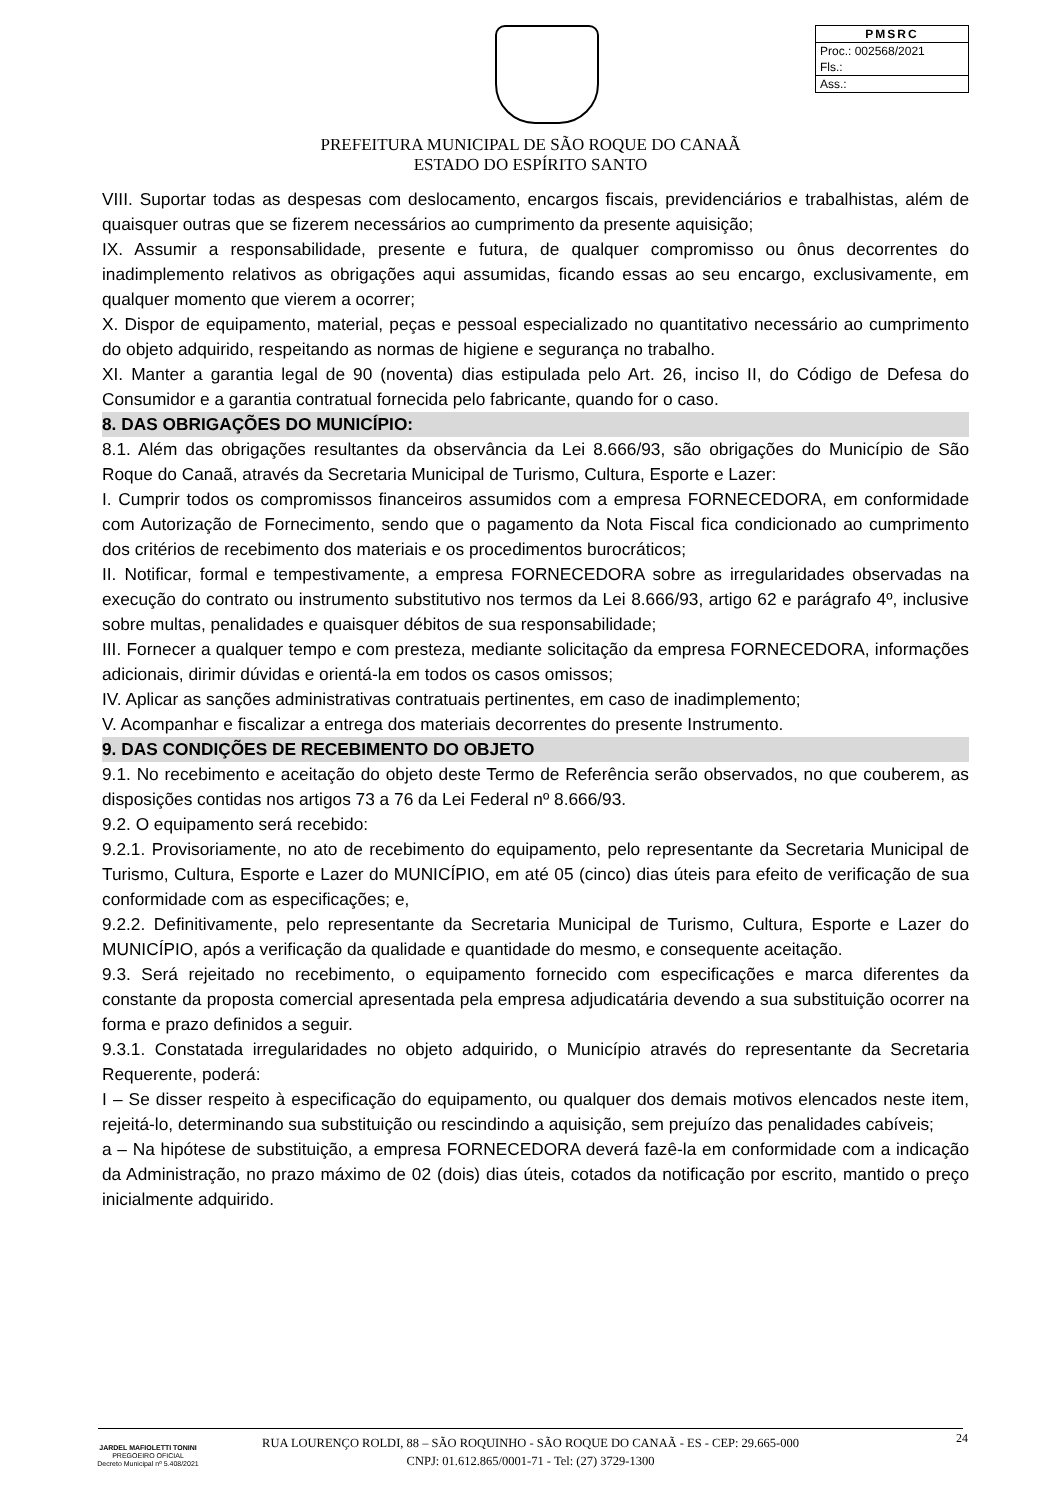PMSRC
Proc.: 002568/2021
Fls.:
Ass.:
PREFEITURA MUNICIPAL DE SÃO ROQUE DO CANAÃ
ESTADO DO ESPÍRITO SANTO
VIII. Suportar todas as despesas com deslocamento, encargos fiscais, previdenciários e trabalhistas, além de quaisquer outras que se fizerem necessários ao cumprimento da presente aquisição;
IX. Assumir a responsabilidade, presente e futura, de qualquer compromisso ou ônus decorrentes do inadimplemento relativos as obrigações aqui assumidas, ficando essas ao seu encargo, exclusivamente, em qualquer momento que vierem a ocorrer;
X. Dispor de equipamento, material, peças e pessoal especializado no quantitativo necessário ao cumprimento do objeto adquirido, respeitando as normas de higiene e segurança no trabalho.
XI. Manter a garantia legal de 90 (noventa) dias estipulada pelo Art. 26, inciso II, do Código de Defesa do Consumidor e a garantia contratual fornecida pelo fabricante, quando for o caso.
8. DAS OBRIGAÇÕES DO MUNICÍPIO:
8.1. Além das obrigações resultantes da observância da Lei 8.666/93, são obrigações do Município de São Roque do Canaã, através da Secretaria Municipal de Turismo, Cultura, Esporte e Lazer:
I. Cumprir todos os compromissos financeiros assumidos com a empresa FORNECEDORA, em conformidade com Autorização de Fornecimento, sendo que o pagamento da Nota Fiscal fica condicionado ao cumprimento dos critérios de recebimento dos materiais e os procedimentos burocráticos;
II. Notificar, formal e tempestivamente, a empresa FORNECEDORA sobre as irregularidades observadas na execução do contrato ou instrumento substitutivo nos termos da Lei 8.666/93, artigo 62 e parágrafo 4º, inclusive sobre multas, penalidades e quaisquer débitos de sua responsabilidade;
III. Fornecer a qualquer tempo e com presteza, mediante solicitação da empresa FORNECEDORA, informações adicionais, dirimir dúvidas e orientá-la em todos os casos omissos;
IV. Aplicar as sanções administrativas contratuais pertinentes, em caso de inadimplemento;
V. Acompanhar e fiscalizar a entrega dos materiais decorrentes do presente Instrumento.
9. DAS CONDIÇÕES DE RECEBIMENTO DO OBJETO
9.1. No recebimento e aceitação do objeto deste Termo de Referência serão observados, no que couberem, as disposições contidas nos artigos 73 a 76 da Lei Federal nº 8.666/93.
9.2. O equipamento será recebido:
9.2.1. Provisoriamente, no ato de recebimento do equipamento, pelo representante da Secretaria Municipal de Turismo, Cultura, Esporte e Lazer do MUNICÍPIO, em até 05 (cinco) dias úteis para efeito de verificação de sua conformidade com as especificações; e,
9.2.2. Definitivamente, pelo representante da Secretaria Municipal de Turismo, Cultura, Esporte e Lazer do MUNICÍPIO, após a verificação da qualidade e quantidade do mesmo, e consequente aceitação.
9.3. Será rejeitado no recebimento, o equipamento fornecido com especificações e marca diferentes da constante da proposta comercial apresentada pela empresa adjudicatária devendo a sua substituição ocorrer na forma e prazo definidos a seguir.
9.3.1. Constatada irregularidades no objeto adquirido, o Município através do representante da Secretaria Requerente, poderá:
I – Se disser respeito à especificação do equipamento, ou qualquer dos demais motivos elencados neste item, rejeitá-lo, determinando sua substituição ou rescindindo a aquisição, sem prejuízo das penalidades cabíveis;
a – Na hipótese de substituição, a empresa FORNECEDORA deverá fazê-la em conformidade com a indicação da Administração, no prazo máximo de 02 (dois) dias úteis, cotados da notificação por escrito, mantido o preço inicialmente adquirido.
JARDEL MAFIOLETTI TONINI
PREGOEIRO OFICIAL
Decreto Municipal nº 5.408/2021
RUA LOURENÇO ROLDI, 88 – SÃO ROQUINHO - SÃO ROQUE DO CANAÃ - ES - CEP: 29.665-000
CNPJ: 01.612.865/0001-71 - Tel: (27) 3729-1300
24